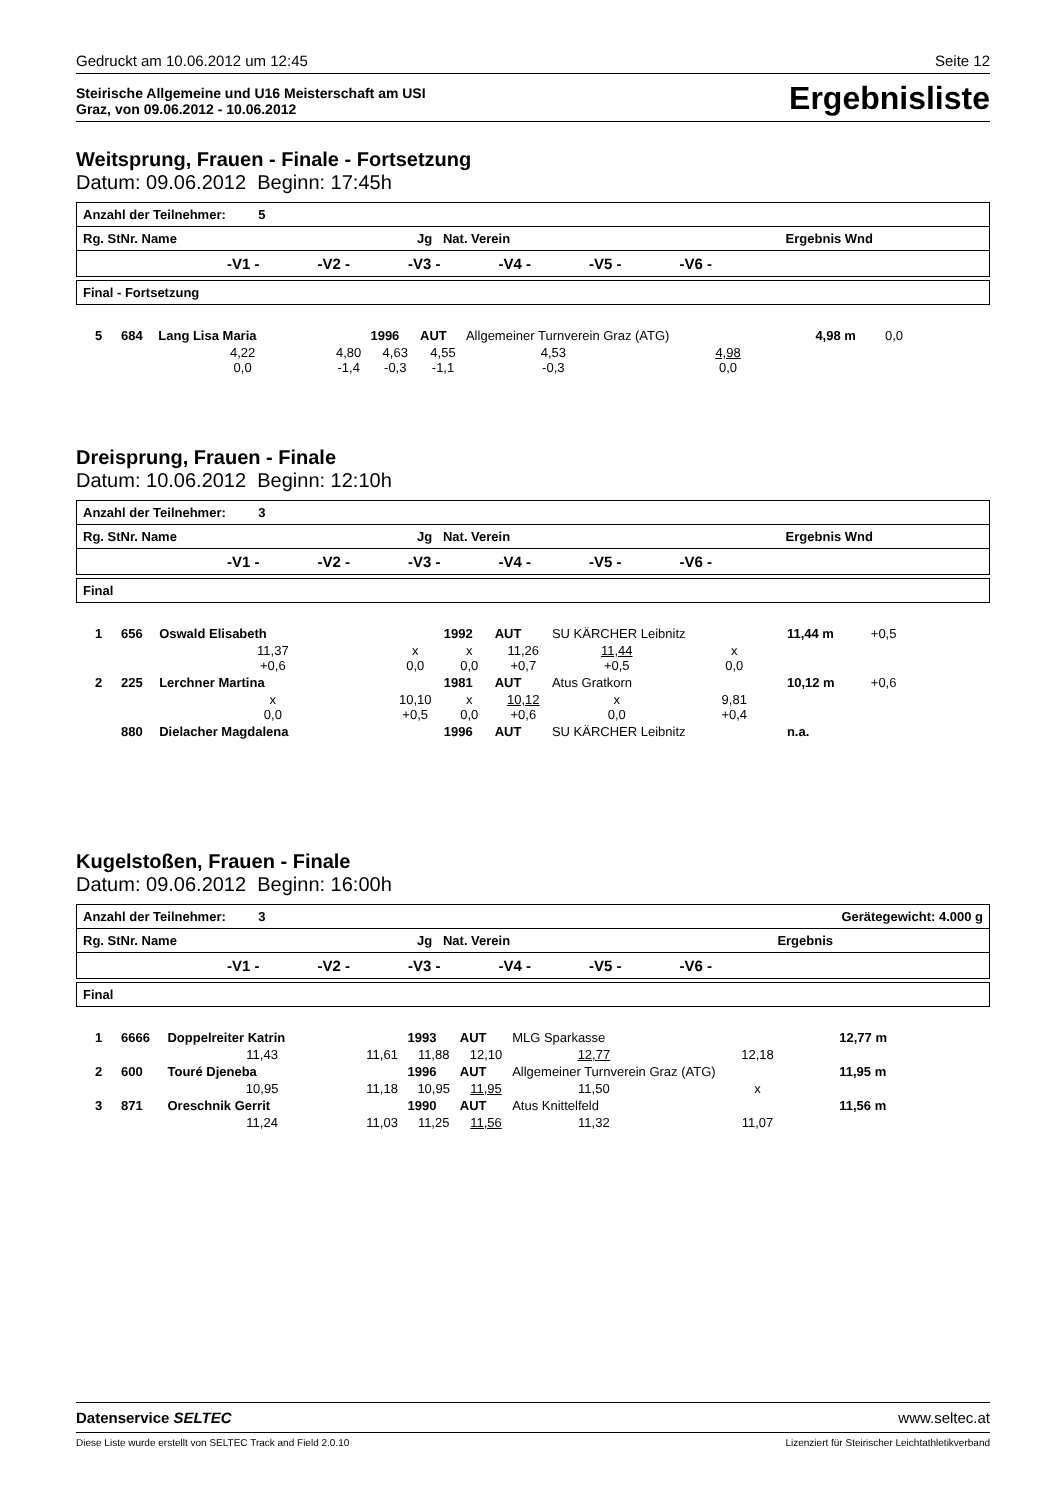Gedruckt am 10.06.2012 um 12:45 Seite 12
Steirische Allgemeine und U16 Meisterschaft am USI
Graz, von 09.06.2012 - 10.06.2012
Ergebnisliste
Weitsprung, Frauen - Finale - Fortsetzung
Datum: 09.06.2012 Beginn: 17:45h
Anzahl der Teilnehmer: 5
Rg. StNr. Name Jg Nat. Verein Ergebnis Wnd
-V1 - -V2 - -V3 - -V4 - -V5 - -V6 -
Final - Fortsetzung
| 5 | 684 | Lang Lisa Maria | | 1996 | AUT | Allgemeiner Turnverein Graz (ATG) | | 4,98 m | 0,0 |
| | | 4,22 0,0 | 4,80 -1,4 | 4,63 -0,3 | 4,55 -1,1 | 4,53 -0,3 | 4,98 0,0 | | |
Dreisprung, Frauen - Finale
Datum: 10.06.2012 Beginn: 12:10h
Anzahl der Teilnehmer: 3
Rg. StNr. Name Jg Nat. Verein Ergebnis Wnd
-V1 - -V2 - -V3 - -V4 - -V5 - -V6 -
Final
| 1 | 656 | Oswald Elisabeth | | 1992 | AUT | SU KÄRCHER Leibnitz | | 11,44 m | +0,5 |
| | | 11,37 +0,6 | x 0,0 | x 0,0 | 11,26 +0,7 | 11,44 +0,5 | x 0,0 | | |
| 2 | 225 | Lerchner Martina | | 1981 | AUT | Atus Gratkorn | | 10,12 m | +0,6 |
| | | x 0,0 | 10,10 +0,5 | x 0,0 | 10,12 +0,6 | x 0,0 | 9,81 +0,4 | | |
| | 880 | Dielacher Magdalena | | 1996 | AUT | SU KÄRCHER Leibnitz | | n.a. | |
Kugelstoßen, Frauen - Finale
Datum: 09.06.2012 Beginn: 16:00h
Anzahl der Teilnehmer: 3 Gerätegewicht: 4.000 g
Rg. StNr. Name Jg Nat. Verein Ergebnis
-V1 - -V2 - -V3 - -V4 - -V5 - -V6 -
Final
| 1 | 6666 | Doppelreiter Katrin | | 1993 | AUT | MLG Sparkasse | | 12,77 m |
| | | 11,43 | 11,61 | 11,88 | 12,10 | 12,77 | 12,18 | |
| 2 | 600 | Touré Djeneba | | 1996 | AUT | Allgemeiner Turnverein Graz (ATG) | | 11,95 m |
| | | 10,95 | 11,18 | 10,95 | 11,95 | 11,50 | x | |
| 3 | 871 | Oreschnik Gerrit | | 1990 | AUT | Atus Knittelfeld | | 11,56 m |
| | | 11,24 | 11,03 | 11,25 | 11,56 | 11,32 | 11,07 | |
Datenservice SELTEC www.seltec.at
Diese Liste wurde erstellt von SELTEC Track and Field 2.0.10 Lizenziert für Steirischer Leichtathletikverband